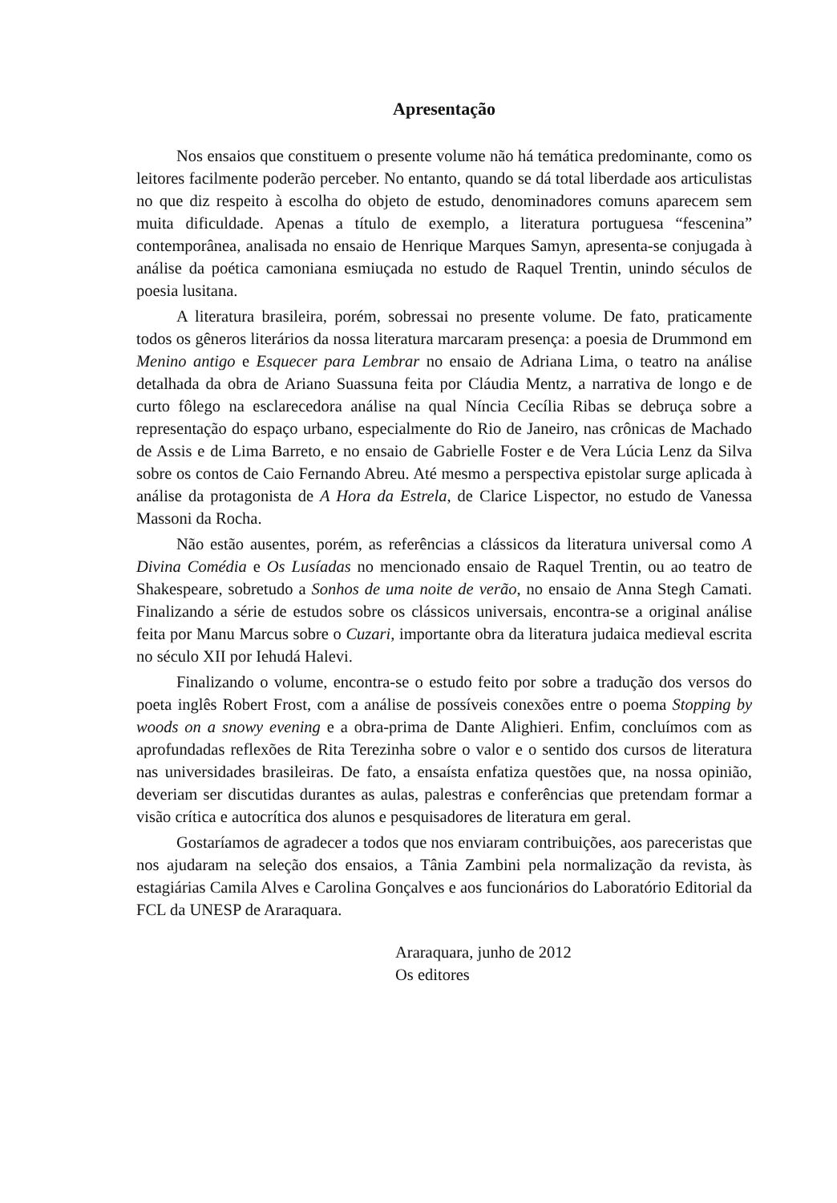Apresentação
Nos ensaios que constituem o presente volume não há temática predominante, como os leitores facilmente poderão perceber. No entanto, quando se dá total liberdade aos articulistas no que diz respeito à escolha do objeto de estudo, denominadores comuns aparecem sem muita dificuldade. Apenas a título de exemplo, a literatura portuguesa “fescenina” contemporânea, analisada no ensaio de Henrique Marques Samyn, apresenta-se conjugada à análise da poética camoniana esmiuçada no estudo de Raquel Trentin, unindo séculos de poesia lusitana.
A literatura brasileira, porém, sobressai no presente volume. De fato, praticamente todos os gêneros literários da nossa literatura marcaram presença: a poesia de Drummond em Menino antigo e Esquecer para Lembrar no ensaio de Adriana Lima, o teatro na análise detalhada da obra de Ariano Suassuna feita por Cláudia Mentz, a narrativa de longo e de curto fôlego na esclarecedora análise na qual Nínc­ia Cecília Ribas se debruça sobre a representação do espaço urbano, especialmente do Rio de Janeiro, nas crônicas de Machado de Assis e de Lima Barreto, e no ensaio de Gabrielle Foster e de Vera Lúcia Lenz da Silva sobre os contos de Caio Fernando Abreu. Até mesmo a perspectiva epistolar surge aplicada à análise da protagonista de A Hora da Estrela, de Clarice Lispector, no estudo de Vanessa Massoni da Rocha.
Não estão ausentes, porém, as referências a clássicos da literatura universal como A Divina Comédia e Os Lusíadas no mencionado ensaio de Raquel Trentin, ou ao teatro de Shakespeare, sobretudo a Sonhos de uma noite de verão, no ensaio de Anna Stegh Camati. Finalizando a série de estudos sobre os clássicos universais, encontra-se a original análise feita por Manu Marcus sobre o Cuzari, importante obra da literatura judaica medieval escrita no século XII por Iehudá Halevi.
Finalizando o volume, encontra-se o estudo feito por sobre a tradução dos versos do poeta inglês Robert Frost, com a análise de possíveis conexões entre o poema Stopping by woods on a snowy evening e a obra-prima de Dante Alighieri. Enfim, concluímos com as aprofundadas reflexões de Rita Terezinha sobre o valor e o sentido dos cursos de literatura nas universidades brasileiras. De fato, a ensaísta enfatiza questões que, na nossa opinião, deveriam ser discutidas durantes as aulas, palestras e conferências que pretendam formar a visão crítica e autocrítica dos alunos e pesquisadores de literatura em geral.
Gostaríamos de agradecer a todos que nos enviaram contribuições, aos pareceristas que nos ajudaram na seleção dos ensaios, a Tânia Zambini pela normalização da revista, às estagiárias Camila Alves e Carolina Gonçalves e aos funcionários do Laboratório Editorial da FCL da UNESP de Araraquara.
Araraquara, junho de 2012
Os editores